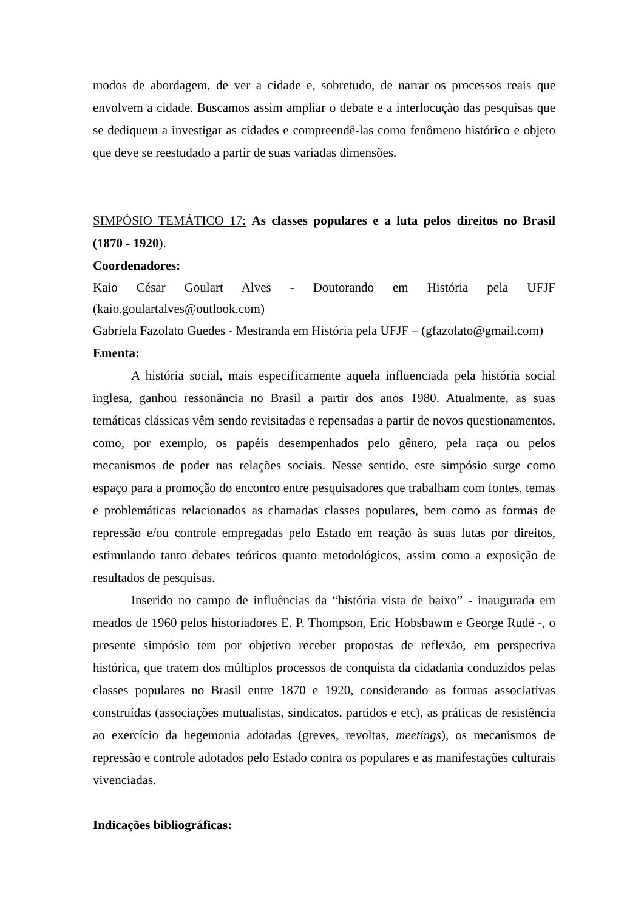modos de abordagem, de ver a cidade e, sobretudo, de narrar os processos reais que envolvem a cidade. Buscamos assim ampliar o debate e a interlocução das pesquisas que se dediquem a investigar as cidades e compreendê-las como fenômeno histórico e objeto que deve se reestudado a partir de suas variadas dimensões.
SIMPÓSIO TEMÁTICO 17: As classes populares e a luta pelos direitos no Brasil (1870 - 1920).
Coordenadores:
Kaio César Goulart Alves - Doutorando em História pela UFJF (kaio.goulartalves@outlook.com)
Gabriela Fazolato Guedes - Mestranda em História pela UFJF – (gfazolato@gmail.com)
Ementa:
A história social, mais especificamente aquela influenciada pela história social inglesa, ganhou ressonância no Brasil a partir dos anos 1980. Atualmente, as suas temáticas clássicas vêm sendo revisitadas e repensadas a partir de novos questionamentos, como, por exemplo, os papéis desempenhados pelo gênero, pela raça ou pelos mecanismos de poder nas relações sociais. Nesse sentido, este simpósio surge como espaço para a promoção do encontro entre pesquisadores que trabalham com fontes, temas e problemáticas relacionados as chamadas classes populares, bem como as formas de repressão e/ou controle empregadas pelo Estado em reação às suas lutas por direitos, estimulando tanto debates teóricos quanto metodológicos, assim como a exposição de resultados de pesquisas.
Inserido no campo de influências da “história vista de baixo” - inaugurada em meados de 1960 pelos historiadores E. P. Thompson, Eric Hobsbawm e George Rudé -, o presente simpósio tem por objetivo receber propostas de reflexão, em perspectiva histórica, que tratem dos múltiplos processos de conquista da cidadania conduzidos pelas classes populares no Brasil entre 1870 e 1920, considerando as formas associativas construídas (associações mutualistas, sindicatos, partidos e etc), as práticas de resistência ao exercício da hegemonia adotadas (greves, revoltas, meetings), os mecanismos de repressão e controle adotados pelo Estado contra os populares e as manifestações culturais vivenciadas.
Indicações bibliográficas: